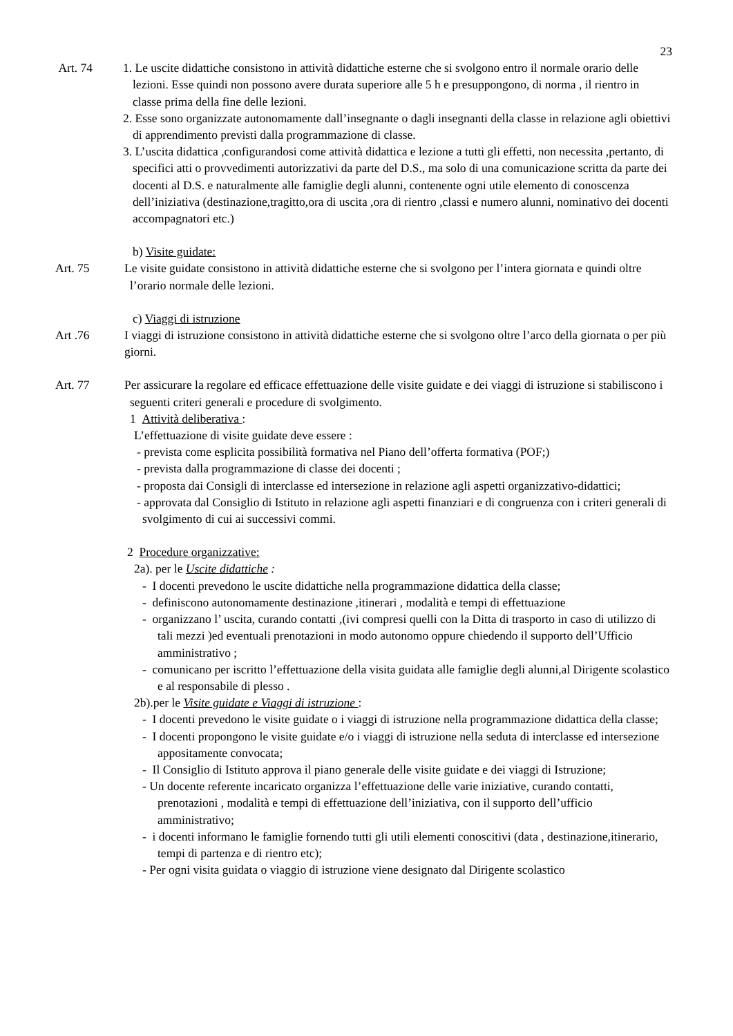23
Art. 74 1. Le uscite didattiche consistono in attività didattiche esterne che si svolgono entro il normale orario delle lezioni. Esse quindi non possono avere durata superiore alle 5 h e presuppongono, di norma , il rientro in classe prima della fine delle lezioni.
2. Esse sono organizzate autonomamente dall’insegnante o dagli insegnanti della classe in relazione agli obiettivi di apprendimento previsti dalla programmazione di classe.
3. L’uscita didattica ,configurandosi come attività didattica e lezione a tutti gli effetti, non necessita ,pertanto, di specifici atti o provvedimenti autorizzativi da parte del D.S., ma solo di una comunicazione scritta da parte dei docenti al D.S. e naturalmente alle famiglie degli alunni, contenente ogni utile elemento di conoscenza dell’iniziativa (destinazione,tragitto,ora di uscita ,ora di rientro ,classi e numero alunni, nominativo dei docenti accompagnatori etc.)
b) Visite guidate:
Art. 75 Le visite guidate consistono in attività didattiche esterne che si svolgono per l’intera giornata e quindi oltre l’orario normale delle lezioni.
c) Viaggi di istruzione
Art .76 I viaggi di istruzione consistono in attività didattiche esterne che si svolgono oltre l’arco della giornata o per più giorni.
Art. 77 Per assicurare la regolare ed efficace effettuazione delle visite guidate e dei viaggi di istruzione si stabiliscono i seguenti criteri generali e procedure di svolgimento.
1 Attività deliberativa :
L’effettuazione di visite guidate deve essere :
- prevista come esplicita possibilità formativa nel Piano dell’offerta formativa (POF;)
- prevista dalla programmazione di classe dei docenti ;
- proposta dai Consigli di interclasse ed intersezione in relazione agli aspetti organizzativo-didattici;
- approvata dal Consiglio di Istituto in relazione agli aspetti finanziari e di congruenza con i criteri generali di svolgimento di cui ai successivi commi.
2 Procedure organizzative:
2a). per le Uscite didattiche :
- I docenti prevedono le uscite didattiche nella programmazione didattica della classe;
- definiscono autonomamente destinazione ,itinerari , modalità e tempi di effettuazione
- organizzano l’ uscita, curando contatti ,(ivi compresi quelli con la Ditta di trasporto in caso di utilizzo di tali mezzi )ed eventuali prenotazioni in modo autonomo oppure chiedendo il supporto dell’Ufficio amministrativo ;
- comunicano per iscritto l’effettuazione della visita guidata alle famiglie degli alunni,al Dirigente scolastico e al responsabile di plesso .
2b).per le Visite guidate e Viaggi di istruzione :
- I docenti prevedono le visite guidate o i viaggi di istruzione nella programmazione didattica della classe;
- I docenti propongono le visite guidate e/o i viaggi di istruzione nella seduta di interclasse ed intersezione appositamente convocata;
- Il Consiglio di Istituto approva il piano generale delle visite guidate e dei viaggi di Istruzione;
- Un docente referente incaricato organizza l’effettuazione delle varie iniziative, curando contatti, prenotazioni , modalità e tempi di effettuazione dell’iniziativa, con il supporto dell’ufficio amministrativo;
- i docenti informano le famiglie fornendo tutti gli utili elementi conoscitivi (data , destinazione,itinerario, tempi di partenza e di rientro etc);
- Per ogni visita guidata o viaggio di istruzione viene designato dal Dirigente scolastico